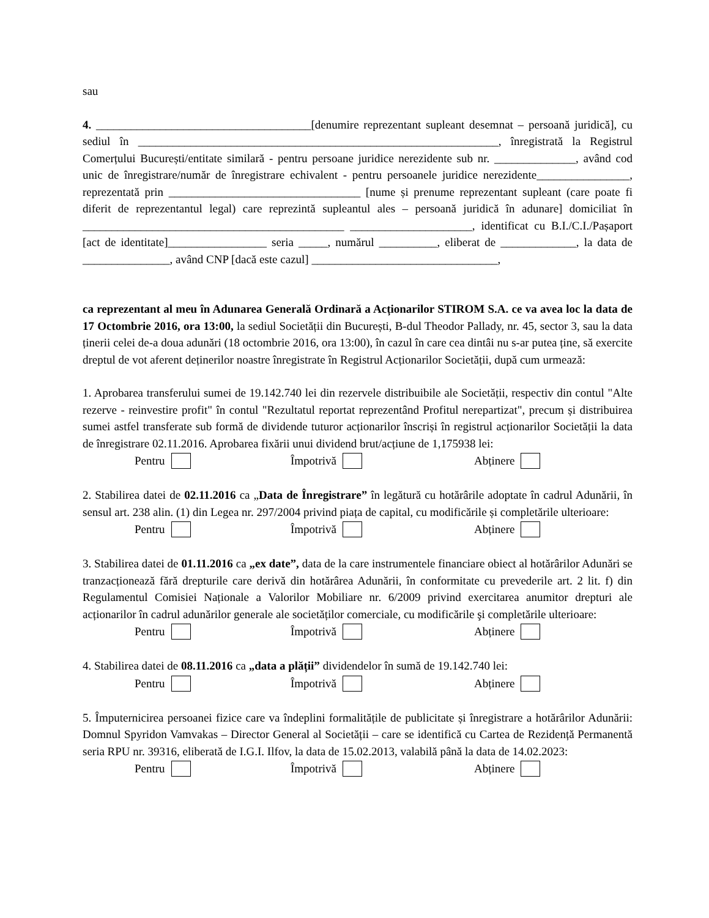sau
4. _____________________________________[denumire reprezentant supleant desemnat – persoană juridică], cu sediul în ______________________________________________________________, înregistrată la Registrul Comerțului București/entitate similară - pentru persoane juridice nerezidente sub nr. ______________, având cod unic de înregistrare/număr de înregistrare echivalent - pentru persoanele juridice nerezidente________________, reprezentată prin _________________________________ [nume și prenume reprezentant supleant (care poate fi diferit de reprezentantul legal) care reprezintă supleantul ales – persoană juridică în adunare] domiciliat în _____________________________________________ _____________________, identificat cu B.I./C.I./Pașaport [act de identitate]_________________ seria _____, numărul __________, eliberat de _____________, la data de _______________, având CNP [dacă este cazul] ________________________________,
ca reprezentant al meu în Adunarea Generală Ordinară a Acționarilor STIROM S.A. ce va avea loc la data de 17 Octombrie 2016, ora 13:00, la sediul Societății din București, B-dul Theodor Pallady, nr. 45, sector 3, sau la data ținerii celei de-a doua adunări (18 octombrie 2016, ora 13:00), în cazul în care cea dintâi nu s-ar putea ține, să exercite dreptul de vot aferent deținerilor noastre înregistrate în Registrul Acționarilor Societății, după cum urmează:
1. Aprobarea transferului sumei de 19.142.740 lei din rezervele distribuibile ale Societății, respectiv din contul "Alte rezerve - reinvestire profit" în contul "Rezultatul reportat reprezentând Profitul nerepartizat", precum și distribuirea sumei astfel transferate sub formă de dividende tuturor acționarilor înscriși în registrul acționarilor Societății la data de înregistrare 02.11.2016. Aprobarea fixării unui dividend brut/acțiune de 1,175938 lei:
Pentru Împotrivă Abținere
2. Stabilirea datei de 02.11.2016 ca „Data de Înregistrare” în legătură cu hotărârile adoptate în cadrul Adunării, în sensul art. 238 alin. (1) din Legea nr. 297/2004 privind piața de capital, cu modificările și completările ulterioare:
Pentru Împotrivă Abținere
3. Stabilirea datei de 01.11.2016 ca „ex date”, data de la care instrumentele financiare obiect al hotărârilor Adunări se tranzacționează fără drepturile care derivă din hotărârea Adunării, în conformitate cu prevederile art. 2 lit. f) din Regulamentul Comisiei Naționale a Valorilor Mobiliare nr. 6/2009 privind exercitarea anumitor drepturi ale acționarilor în cadrul adunărilor generale ale societăților comerciale, cu modificările şi completările ulterioare:
Pentru Împotrivă Abținere
4. Stabilirea datei de 08.11.2016 ca „data a plății” dividendelor în sumă de 19.142.740 lei:
Pentru Împotrivă Abținere
5. Împuternicirea persoanei fizice care va îndeplini formalitățile de publicitate și înregistrare a hotărârilor Adunării: Domnul Spyridon Vamvakas – Director General al Societății – care se identifică cu Cartea de Rezidență Permanentă seria RPU nr. 39316, eliberată de I.G.I. Ilfov, la data de 15.02.2013, valabilă până la data de 14.02.2023:
Pentru Împotrivă Abținere